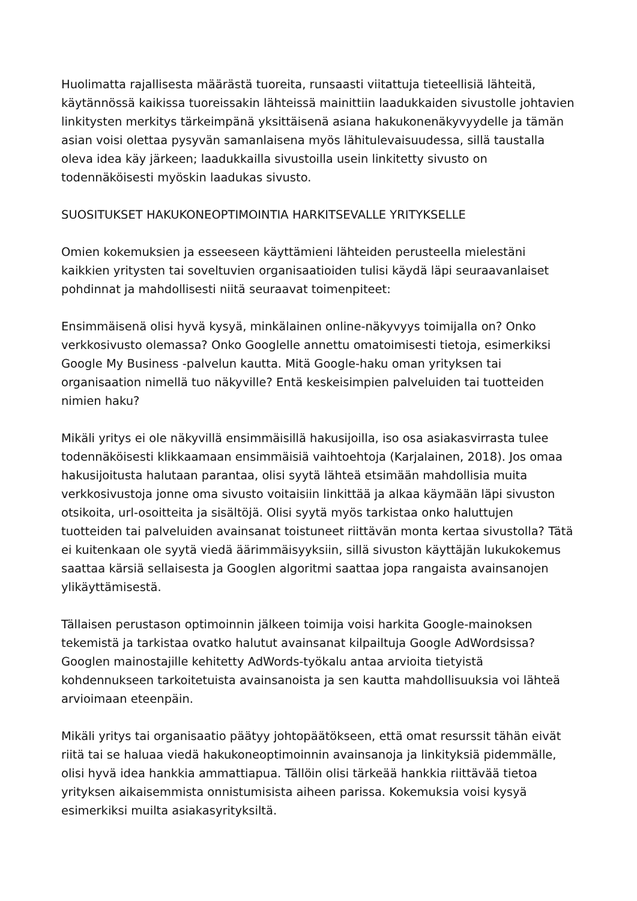Huolimatta rajallisesta määrästä tuoreita, runsaasti viitattuja tieteellisiä lähteitä, käytännössä kaikissa tuoreissakin lähteissä mainittiin laadukkaiden sivustolle johtavien linkitysten merkitys tärkeimpänä yksittäisenä asiana hakukonenäkyvyydelle ja tämän asian voisi olettaa pysyvän samanlaisena myös lähitulevaisuudessa, sillä taustalla oleva idea käy järkeen; laadukkailla sivustoilla usein linkitetty sivusto on todennäköisesti myöskin laadukas sivusto.
SUOSITUKSET HAKUKONEOPTIMOINTIA HARKITSEVALLE YRITYKSELLE
Omien kokemuksien ja esseeseen käyttämieni lähteiden perusteella mielestäni kaikkien yritysten tai soveltuvien organisaatioiden tulisi käydä läpi seuraavanlaiset pohdinnat ja mahdollisesti niitä seuraavat toimenpiteet:
Ensimmäisenä olisi hyvä kysyä, minkälainen online-näkyvyys toimijalla on? Onko verkkosivusto olemassa? Onko Googlelle annettu omatoimisesti tietoja, esimerkiksi Google My Business -palvelun kautta. Mitä Google-haku oman yrityksen tai organisaation nimellä tuo näkyville? Entä keskeisimpien palveluiden tai tuotteiden nimien haku?
Mikäli yritys ei ole näkyvillä ensimmäisillä hakusijoilla, iso osa asiakasvirrasta tulee todennäköisesti klikkaamaan ensimmäisiä vaihtoehtoja (Karjalainen, 2018). Jos omaa hakusijoitusta halutaan parantaa, olisi syytä lähteä etsimään mahdollisia muita verkkosivustoja jonne oma sivusto voitaisiin linkittää ja alkaa käymään läpi sivuston otsikoita, url-osoitteita ja sisältöjä. Olisi syytä myös tarkistaa onko haluttujen tuotteiden tai palveluiden avainsanat toistuneet riittävän monta kertaa sivustolla? Tätä ei kuitenkaan ole syytä viedä äärimmäisyyksiin, sillä sivuston käyttäjän lukukokemus saattaa kärsiä sellaisesta ja Googlen algoritmi saattaa jopa rangaista avainsanojen ylikäyttämisestä.
Tällaisen perustason optimoinnin jälkeen toimija voisi harkita Google-mainoksen tekemistä ja tarkistaa ovatko halutut avainsanat kilpailtuja Google AdWordsissa? Googlen mainostajille kehitetty AdWords-työkalu antaa arvioita tietyistä kohdennukseen tarkoitetuista avainsanoista ja sen kautta mahdollisuuksia voi lähteä arvioimaan eteenpäin.
Mikäli yritys tai organisaatio päätyy johtopäätökseen, että omat resurssit tähän eivät riitä tai se haluaa viedä hakukoneoptimoinnin avainsanoja ja linkityksiä pidemmälle, olisi hyvä idea hankkia ammattiapua. Tällöin olisi tärkeää hankkia riittävää tietoa yrityksen aikaisemmista onnistumisista aiheen parissa. Kokemuksia voisi kysyä esimerkiksi muilta asiakasyrityksiltä.